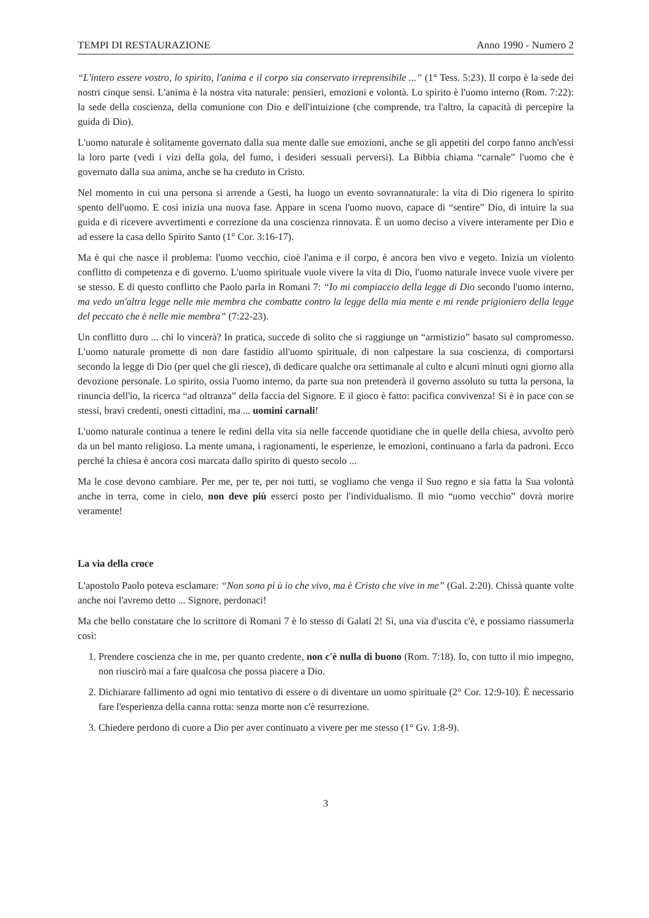TEMPI DI RESTAURAZIONE Anno 1990 - Numero 2
“L'intero essere vostro, lo spirito, l'anima e il corpo sia conservato irreprensibile ...” (1° Tess. 5:23). Il corpo è la sede dei nostri cinque sensi. L'anima è la nostra vita naturale: pensieri, emozioni e volontà. Lo spirito è l'uomo interno (Rom. 7:22): la sede della coscienza, della comunione con Dio e dell'intuizione (che comprende, tra l'altro, la capacità di percepire la guida di Dio).
L'uomo naturale è solitamente governato dalla sua mente dalle sue emozioni, anche se gli appetiti del corpo fanno anch'essi la loro parte (vedi i vizi della gola, del fumo, i desideri sessuali perversi). La Bibbia chiama “carnale” l'uomo che è governato dalla sua anima, anche se ha creduto in Cristo.
Nel momento in cui una persona si arrende a Gesti, ha luogo un evento sovrannaturale: la vita di Dio rigenera lo spirito spento dell'uomo. E così inizia una nuova fase. Appare in scena l'uomo nuovo, capace di “sentire” Dio, di intuire la sua guida e di ricevere avvertimenti e correzione da una coscienza rinnovata. È un uomo deciso a vivere interamente per Dio e ad essere la casa dello Spirito Santo (1° Cor. 3:16-17).
Ma è qui che nasce il problema: l'uomo vecchio, cioè l'anima e il corpo, è ancora ben vivo e vegeto. Inizia un violento conflitto di competenza e di governo. L'uomo spirituale vuole vivere la vita di Dio, l'uomo naturale invece vuole vivere per se stesso. E di questo conflitto che Paolo parla in Romani 7: “Io mi compiaccio della legge di Dio secondo l'uomo interno, ma vedo un'altra legge nelle mie membra che combatte contro la legge della mia mente e mi rende prigioniero della legge del peccato che è nelle mie membra” (7:22-23).
Un conflitto duro ... chi lo vincerà? In pratica, succede di solito che si raggiunge un “armistizio” basato sul compromesso. L'uomo naturale promette di non dare fastidio all'uomo spirituale, di non calpestare la sua coscienza, di comportarsi secondo la legge di Dio (per quel che gli riesce), di dedicare qualche ora settimanale al culto e alcuni minuti ogni giorno alla devozione personale. Lo spirito, ossia l'uomo interno, da parte sua non pretenderà il governo assoluto su tutta la persona, la rinuncia dell'io, la ricerca “ad oltranza” della faccia del Signore. E il gioco è fatto: pacifica convivenza! Si è in pace con se stessi, bravi credenti, onesti cittadini, ma ... uomini carnali!
L'uomo naturale continua a tenere le redini della vita sia nelle faccende quotidiane che in quelle della chiesa, avvolto però da un bel manto religioso. La mente umana, i ragionamenti, le esperienze, le emozioni, continuano a farla da padroni. Ecco perché la chiesa è ancora così marcata dallo spirito di questo secolo ...
Ma le cose devono cambiare. Per me, per te, per noi tutti, se vogliamo che venga il Suo regno e sia fatta la Sua volontà anche in terra, come in cielo, non deve più esserci posto per l'individualismo. Il mio “uomo vecchio” dovrà morire veramente!
La via della croce
L'apostolo Paolo poteva esclamare: “Non sono pi ù io che vivo, ma è Cristo che vive in me” (Gal. 2:20). Chissà quante volte anche noi l'avremo detto ... Signore, perdonaci!
Ma che bello constatare che lo scrittore di Romani 7 è lo stesso di Galati 2! Sì, una via d'uscita c'è, e possiamo riassumerla così:
1. Prendere coscienza che in me, per quanto credente, non c'è nulla di buono (Rom. 7:18). Io, con tutto il mio impegno, non riuscirò mai a fare qualcosa che possa piacere a Dio.
2. Dichiarare fallimento ad ogni mio tentativo di essere o di diventare un uomo spirituale (2° Cor. 12:9-10). È necessario fare l'esperienza della canna rotta: senza morte non c'è resurrezione.
3. Chiedere perdono di cuore a Dio per aver continuato a vivere per me stesso (1° Gv. 1:8-9).
3